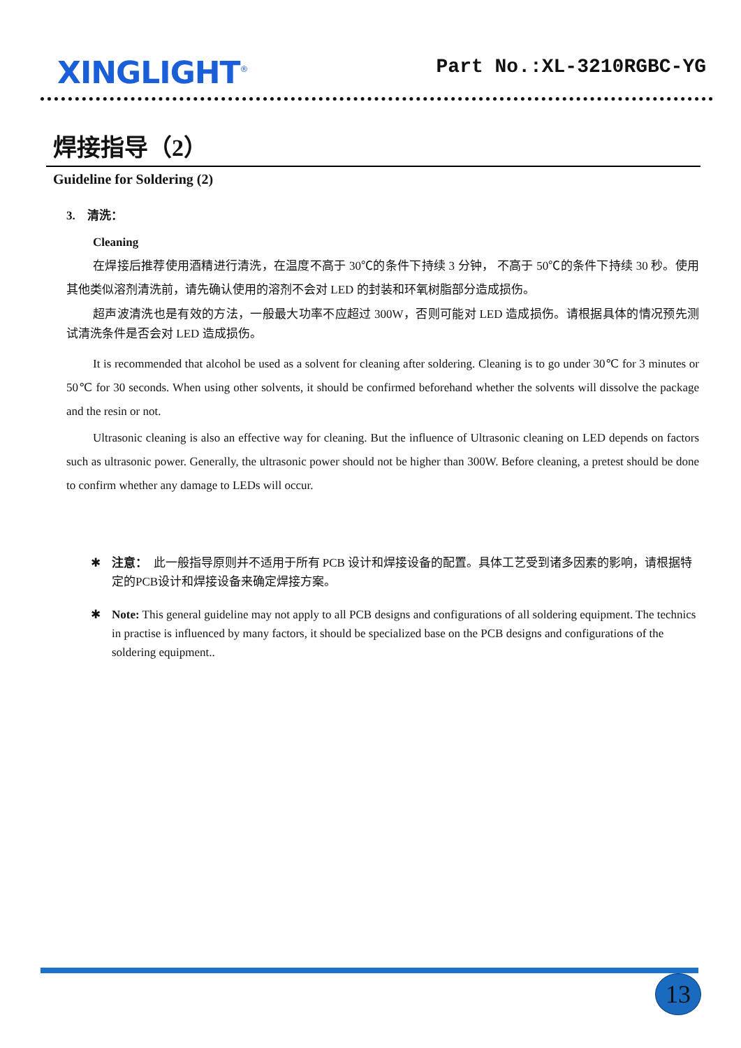XINGLIGHT<sup>®</sup>
Part No.:XL-3210RGBC-YG
焊接指导（2）
Guideline for Soldering (2)
3. 清洗：
Cleaning
在焊接后推荐使用酒精进行清洗，在温度不高于 30℃的条件下持续 3 分钟， 不高于 50℃的条件下持续 30 秒。使用其他类似溶剂清洗前，请先确认使用的溶剂不会对 LED 的封装和环氧树脂部分造成损伤。
超声波清洗也是有效的方法，一般最大功率不应超过 300W，否则可能对 LED 造成损伤。请根据具体的情况预先测试清洗条件是否会对 LED 造成损伤。
It is recommended that alcohol be used as a solvent for cleaning after soldering. Cleaning is to go under 30℃ for 3 minutes or 50℃ for 30 seconds. When using other solvents, it should be confirmed beforehand whether the solvents will dissolve the package and the resin or not.
Ultrasonic cleaning is also an effective way for cleaning. But the influence of Ultrasonic cleaning on LED depends on factors such as ultrasonic power. Generally, the ultrasonic power should not be higher than 300W. Before cleaning, a pretest should be done to confirm whether any damage to LEDs will occur.
✱ 注意： 此一般指导原则并不适用于所有 PCB 设计和焊接设备的配置。具体工艺受到诸多因素的影响，请根据特定的PCB设计和焊接设备来确定焊接方案。
✱ Note: This general guideline may not apply to all PCB designs and configurations of all soldering equipment. The technics in practise is influenced by many factors, it should be specialized base on the PCB designs and configurations of the soldering equipment..
13